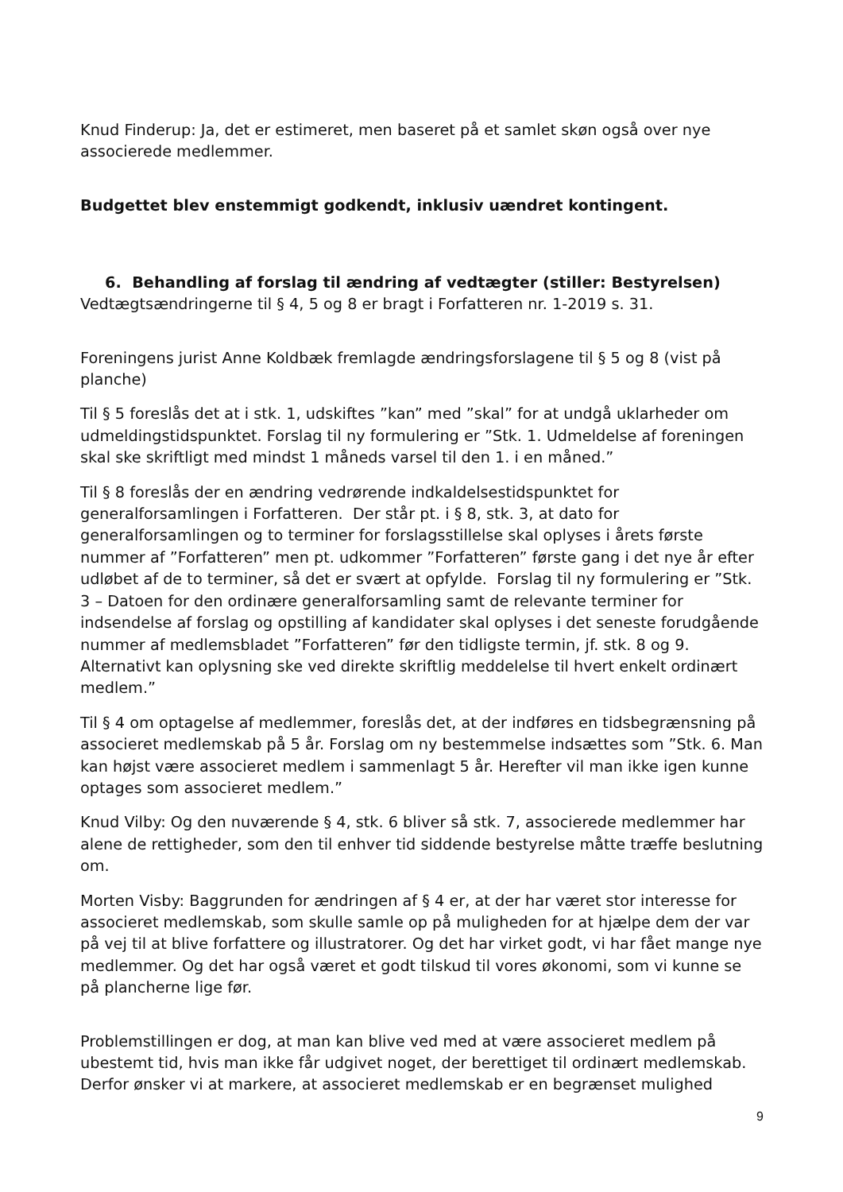Knud Finderup: Ja, det er estimeret, men baseret på et samlet skøn også over nye associerede medlemmer.
Budgettet blev enstemmigt godkendt, inklusiv uændret kontingent.
6. Behandling af forslag til ændring af vedtægter (stiller: Bestyrelsen)
Vedtægtsændringerne til § 4, 5 og 8 er bragt i Forfatteren nr. 1-2019 s. 31.
Foreningens jurist Anne Koldbæk fremlagde ændringsforslagene til § 5 og 8 (vist på planche)
Til § 5 foreslås det at i stk. 1, udskiftes ”kan” med ”skal” for at undgå uklarheder om udmeldingstidspunktet. Forslag til ny formulering er ”Stk. 1. Udmeldelse af foreningen skal ske skriftligt med mindst 1 måneds varsel til den 1. i en måned.”
Til § 8 foreslås der en ændring vedrørende indkaldelsestidspunktet for generalforsamlingen i Forfatteren. Der står pt. i § 8, stk. 3, at dato for generalforsamlingen og to terminer for forslagsstillelse skal oplyses i årets første nummer af ”Forfatteren” men pt. udkommer ”Forfatteren” første gang i det nye år efter udløbet af de to terminer, så det er svært at opfylde. Forslag til ny formulering er ”Stk. 3 – Datoen for den ordinære generalforsamling samt de relevante terminer for indsendelse af forslag og opstilling af kandidater skal oplyses i det seneste forudgående nummer af medlemsbladet ”Forfatteren” før den tidligste termin, jf. stk. 8 og 9. Alternativt kan oplysning ske ved direkte skriftlig meddelelse til hvert enkelt ordinært medlem.”
Til § 4 om optagelse af medlemmer, foreslås det, at der indføres en tidsbegrænsning på associeret medlemskab på 5 år. Forslag om ny bestemmelse indsættes som ”Stk. 6. Man kan højst være associeret medlem i sammenlagt 5 år. Herefter vil man ikke igen kunne optages som associeret medlem.”
Knud Vilby: Og den nuværende § 4, stk. 6 bliver så stk. 7, associerede medlemmer har alene de rettigheder, som den til enhver tid siddende bestyrelse måtte træffe beslutning om.
Morten Visby: Baggrunden for ændringen af § 4 er, at der har været stor interesse for associeret medlemskab, som skulle samle op på muligheden for at hjælpe dem der var på vej til at blive forfattere og illustratorer. Og det har virket godt, vi har fået mange nye medlemmer. Og det har også været et godt tilskud til vores økonomi, som vi kunne se på plancherne lige før.
Problemstillingen er dog, at man kan blive ved med at være associeret medlem på ubestemt tid, hvis man ikke får udgivet noget, der berettiget til ordinært medlemskab. Derfor ønsker vi at markere, at associeret medlemskab er en begrænset mulighed
9